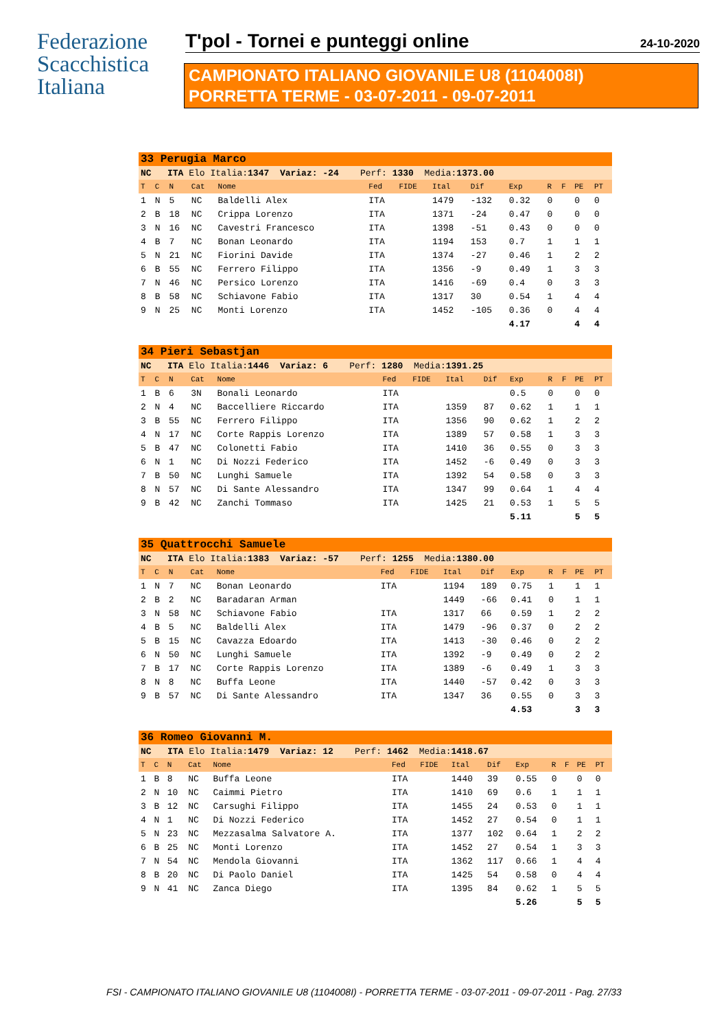Federazione
Scacchistica
Italiana
T'pol - Tornei e punteggi online 24-10-2020
CAMPIONATO ITALIANO GIOVANILE U8 (1104008I)
PORRETTA TERME - 03-07-2011 - 09-07-2011
| 33 Perugia Marco | | | | | | | | | | | | | |
| NC ITA Elo Italia: 1347 Variaz: -24 Perf: 1330 Media: 1373.00 | | | | | | | | | | | | | |
| T | C | N | Cat | Nome | Fed | FIDE | Ital | Dif | Exp | R | F | PE | PT |
| 1 | N | 5 | NC | Baldelli Alex | ITA | | 1479 | -132 | 0.32 | 0 | | 0 | 0 |
| 2 | B | 18 | NC | Crippa Lorenzo | ITA | | 1371 | -24 | 0.47 | 0 | | 0 | 0 |
| 3 | N | 16 | NC | Cavestri Francesco | ITA | | 1398 | -51 | 0.43 | 0 | | 0 | 0 |
| 4 | B | 7 | NC | Bonan Leonardo | ITA | | 1194 | 153 | 0.7 | 1 | | 1 | 1 |
| 5 | N | 21 | NC | Fiorini Davide | ITA | | 1374 | -27 | 0.46 | 1 | | 2 | 2 |
| 6 | B | 55 | NC | Ferrero Filippo | ITA | | 1356 | -9 | 0.49 | 1 | | 3 | 3 |
| 7 | N | 46 | NC | Persico Lorenzo | ITA | | 1416 | -69 | 0.4 | 0 | | 3 | 3 |
| 8 | B | 58 | NC | Schiavone Fabio | ITA | | 1317 | 30 | 0.54 | 1 | | 4 | 4 |
| 9 | N | 25 | NC | Monti Lorenzo | ITA | | 1452 | -105 | 0.36 | 0 | | 4 | 4 |
| | | | | | | | | | 4.17 | | | 4 | 4 |
| 34 Pieri Sebastjan | | | | | | | | | | | | | |
| NC ITA Elo Italia: 1446 Variaz: 6 Perf: 1280 Media: 1391.25 | | | | | | | | | | | | | |
| T | C | N | Cat | Nome | Fed | FIDE | Ital | Dif | Exp | R | F | PE | PT |
| 1 | B | 6 | 3N | Bonali Leonardo | ITA | | | | 0.5 | 0 | | 0 | 0 |
| 2 | N | 4 | NC | Baccelliere Riccardo | ITA | | 1359 | 87 | 0.62 | 1 | | 1 | 1 |
| 3 | B | 55 | NC | Ferrero Filippo | ITA | | 1356 | 90 | 0.62 | 1 | | 2 | 2 |
| 4 | N | 17 | NC | Corte Rappis Lorenzo | ITA | | 1389 | 57 | 0.58 | 1 | | 3 | 3 |
| 5 | B | 47 | NC | Colonetti Fabio | ITA | | 1410 | 36 | 0.55 | 0 | | 3 | 3 |
| 6 | N | 1 | NC | Di Nozzi Federico | ITA | | 1452 | -6 | 0.49 | 0 | | 3 | 3 |
| 7 | B | 50 | NC | Lunghi Samuele | ITA | | 1392 | 54 | 0.58 | 0 | | 3 | 3 |
| 8 | N | 57 | NC | Di Sante Alessandro | ITA | | 1347 | 99 | 0.64 | 1 | | 4 | 4 |
| 9 | B | 42 | NC | Zanchi Tommaso | ITA | | 1425 | 21 | 0.53 | 1 | | 5 | 5 |
| | | | | | | | | | 5.11 | | | 5 | 5 |
| 35 Quattrocchi Samuele | | | | | | | | | | | | | |
| NC ITA Elo Italia: 1383 Variaz: -57 Perf: 1255 Media: 1380.00 | | | | | | | | | | | | | |
| T | C | N | Cat | Nome | Fed | FIDE | Ital | Dif | Exp | R | F | PE | PT |
| 1 | N | 7 | NC | Bonan Leonardo | ITA | | 1194 | 189 | 0.75 | 1 | | 1 | 1 |
| 2 | B | 2 | NC | Baradaran Arman | | | 1449 | -66 | 0.41 | 0 | | 1 | 1 |
| 3 | N | 58 | NC | Schiavone Fabio | ITA | | 1317 | 66 | 0.59 | 1 | | 2 | 2 |
| 4 | B | 5 | NC | Baldelli Alex | ITA | | 1479 | -96 | 0.37 | 0 | | 2 | 2 |
| 5 | B | 15 | NC | Cavazza Edoardo | ITA | | 1413 | -30 | 0.46 | 0 | | 2 | 2 |
| 6 | N | 50 | NC | Lunghi Samuele | ITA | | 1392 | -9 | 0.49 | 0 | | 2 | 2 |
| 7 | B | 17 | NC | Corte Rappis Lorenzo | ITA | | 1389 | -6 | 0.49 | 1 | | 3 | 3 |
| 8 | N | 8 | NC | Buffa Leone | ITA | | 1440 | -57 | 0.42 | 0 | | 3 | 3 |
| 9 | B | 57 | NC | Di Sante Alessandro | ITA | | 1347 | 36 | 0.55 | 0 | | 3 | 3 |
| | | | | | | | | | 4.53 | | | 3 | 3 |
| 36 Romeo Giovanni M. | | | | | | | | | | | | | |
| NC ITA Elo Italia: 1479 Variaz: 12 Perf: 1462 Media: 1418.67 | | | | | | | | | | | | | |
| T | C | N | Cat | Nome | Fed | FIDE | Ital | Dif | Exp | R | F | PE | PT |
| 1 | B | 8 | NC | Buffa Leone | ITA | | 1440 | 39 | 0.55 | 0 | | 0 | 0 |
| 2 | N | 10 | NC | Caimmi Pietro | ITA | | 1410 | 69 | 0.6 | 1 | | 1 | 1 |
| 3 | B | 12 | NC | Carsughi Filippo | ITA | | 1455 | 24 | 0.53 | 0 | | 1 | 1 |
| 4 | N | 1 | NC | Di Nozzi Federico | ITA | | 1452 | 27 | 0.54 | 0 | | 1 | 1 |
| 5 | N | 23 | NC | Mezzasalma Salvatore A. | ITA | | 1377 | 102 | 0.64 | 1 | | 2 | 2 |
| 6 | B | 25 | NC | Monti Lorenzo | ITA | | 1452 | 27 | 0.54 | 1 | | 3 | 3 |
| 7 | N | 54 | NC | Mendola Giovanni | ITA | | 1362 | 117 | 0.66 | 1 | | 4 | 4 |
| 8 | B | 20 | NC | Di Paolo Daniel | ITA | | 1425 | 54 | 0.58 | 0 | | 4 | 4 |
| 9 | N | 41 | NC | Zanca Diego | ITA | | 1395 | 84 | 0.62 | 1 | | 5 | 5 |
| | | | | | | | | | 5.26 | | | 5 | 5 |
FSI - CAMPIONATO ITALIANO GIOVANILE U8 (1104008I) - PORRETTA TERME - 03-07-2011 - 09-07-2011 - Pag. 27/33